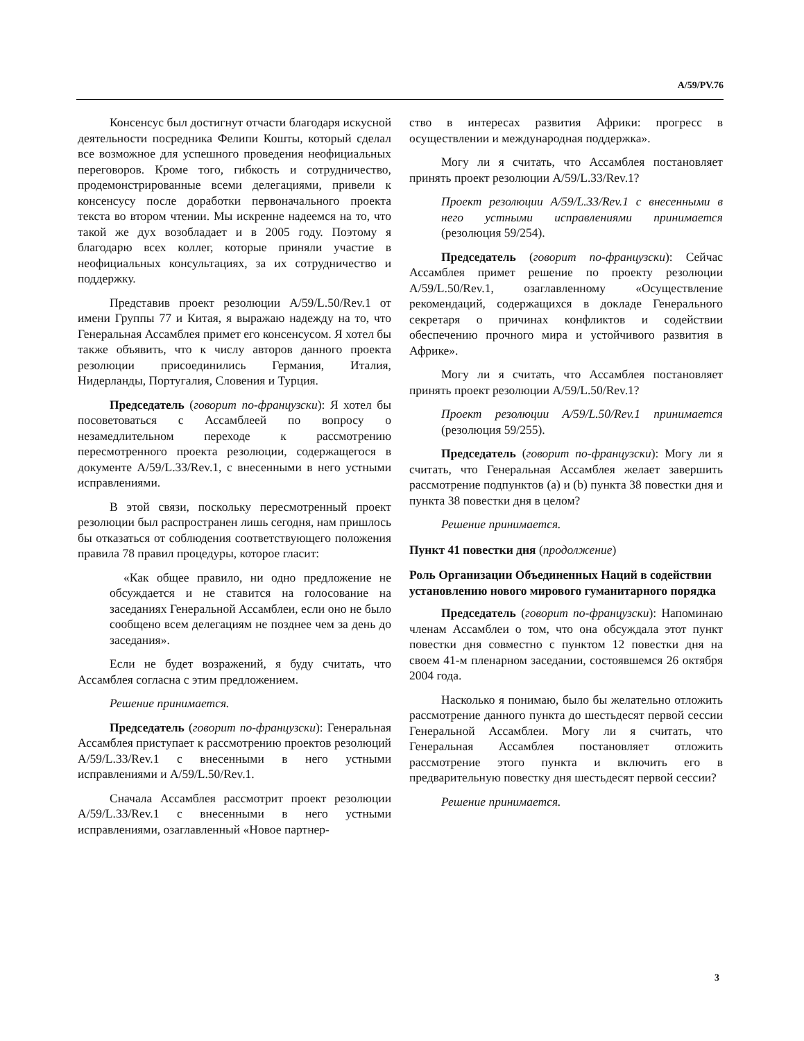A/59/PV.76
Консенсус был достигнут отчасти благодаря искусной деятельности посредника Фелипи Кошты, который сделал все возможное для успешного проведения неофициальных переговоров. Кроме того, гибкость и сотрудничество, продемонстрированные всеми делегациями, привели к консенсусу после доработки первоначального проекта текста во втором чтении. Мы искренне надеемся на то, что такой же дух возобладает и в 2005 году. Поэтому я благодарю всех коллег, которые приняли участие в неофициальных консультациях, за их сотрудничество и поддержку.
Представив проект резолюции A/59/L.50/Rev.1 от имени Группы 77 и Китая, я выражаю надежду на то, что Генеральная Ассамблея примет его консенсусом. Я хотел бы также объявить, что к числу авторов данного проекта резолюции присоединились Германия, Италия, Нидерланды, Португалия, Словения и Турция.
Председатель (говорит по-французски): Я хотел бы посоветоваться с Ассамблеей по вопросу о незамедлительном переходе к рассмотрению пересмотренного проекта резолюции, содержащегося в документе A/59/L.33/Rev.1, с внесенными в него устными исправлениями.
В этой связи, поскольку пересмотренный проект резолюции был распространен лишь сегодня, нам пришлось бы отказаться от соблюдения соответствующего положения правила 78 правил процедуры, которое гласит:
«Как общее правило, ни одно предложение не обсуждается и не ставится на голосование на заседаниях Генеральной Ассамблеи, если оно не было сообщено всем делегациям не позднее чем за день до заседания».
Если не будет возражений, я буду считать, что Ассамблея согласна с этим предложением.
Решение принимается.
Председатель (говорит по-французски): Генеральная Ассамблея приступает к рассмотрению проектов резолюций A/59/L.33/Rev.1 с внесенными в него устными исправлениями и A/59/L.50/Rev.1.
Сначала Ассамблея рассмотрит проект резолюции A/59/L.33/Rev.1 с внесенными в него устными исправлениями, озаглавленный «Новое партнер-
ство в интересах развития Африки: прогресс в осуществлении и международная поддержка».
Могу ли я считать, что Ассамблея постановляет принять проект резолюции A/59/L.33/Rev.1?
Проект резолюции A/59/L.33/Rev.1 с внесенными в него устными исправлениями принимается (резолюция 59/254).
Председатель (говорит по-французски): Сейчас Ассамблея примет решение по проекту резолюции A/59/L.50/Rev.1, озаглавленному «Осуществление рекомендаций, содержащихся в докладе Генерального секретаря о причинах конфликтов и содействии обеспечению прочного мира и устойчивого развития в Африке».
Могу ли я считать, что Ассамблея постановляет принять проект резолюции A/59/L.50/Rev.1?
Проект резолюции A/59/L.50/Rev.1 принимается (резолюция 59/255).
Председатель (говорит по-французски): Могу ли я считать, что Генеральная Ассамблея желает завершить рассмотрение подпунктов (a) и (b) пункта 38 повестки дня и пункта 38 повестки дня в целом?
Решение принимается.
Пункт 41 повестки дня (продолжение)
Роль Организации Объединенных Наций в содействии установлению нового мирового гуманитарного порядка
Председатель (говорит по-французски): Напоминаю членам Ассамблеи о том, что она обсуждала этот пункт повестки дня совместно с пунктом 12 повестки дня на своем 41-м пленарном заседании, состоявшемся 26 октября 2004 года.
Насколько я понимаю, было бы желательно отложить рассмотрение данного пункта до шестьдесят первой сессии Генеральной Ассамблеи. Могу ли я считать, что Генеральная Ассамблея постановляет отложить рассмотрение этого пункта и включить его в предварительную повестку дня шестьдесят первой сессии?
Решение принимается.
3